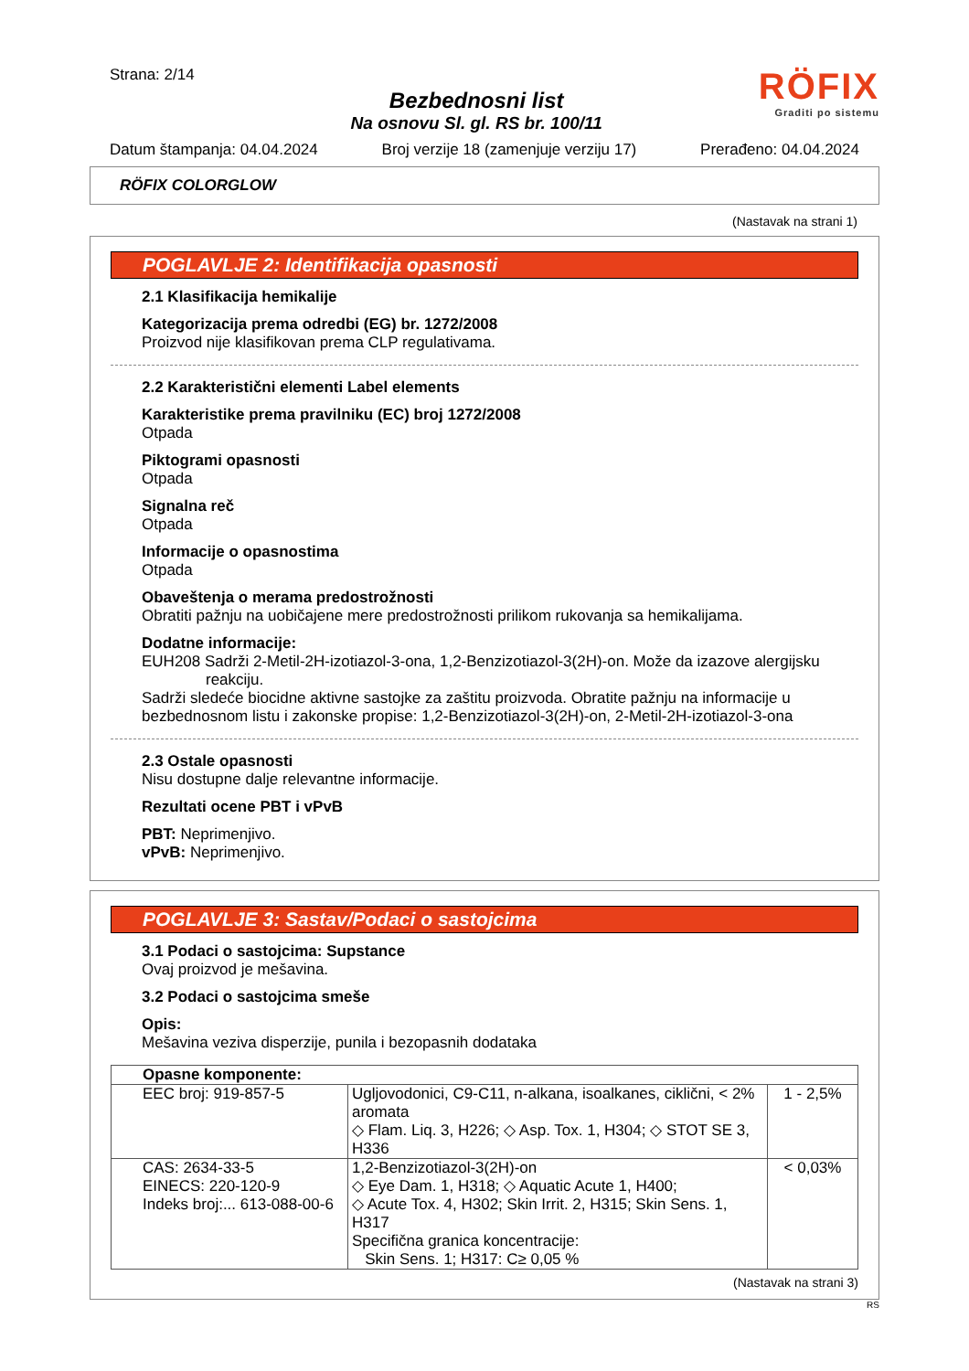Strana: 2/14
Bezbednosni list
Na osnovu Sl. gl. RS br. 100/11
RÖFIX
Graditi po sistemu
Datum štampanja: 04.04.2024 Broj verzije 18 (zamenjuje verziju 17) Prerađeno: 04.04.2024
RÖFIX COLORGLOW
(Nastavak na strani 1)
POGLAVLJE 2: Identifikacija opasnosti
2.1 Klasifikacija hemikalije
Kategorizacija prema odredbi (EG) br. 1272/2008
Proizvod nije klasifikovan prema CLP regulativama.
2.2 Karakteristični elementi Label elements
Karakteristike prema pravilniku (EC) broj 1272/2008
Otpada
Piktogrami opasnosti
Otpada
Signalna reč
Otpada
Informacije o opasnostima
Otpada
Obaveštenja o merama predostrožnosti
Obratiti pažnju na uobičajene mere predostrožnosti prilikom rukovanja sa hemikalijama.
Dodatne informacije:
EUH208 Sadrži 2-Metil-2H-izotiazol-3-ona, 1,2-Benzizotiazol-3(2H)-on. Može da izazove alergijsku reakciju.
Sadrži sledeće biocidne aktivne sastojke za zaštitu proizvoda. Obratite pažnju na informacije u bezbednosnom listu i zakonske propise: 1,2-Benzizotiazol-3(2H)-on, 2-Metil-2H-izotiazol-3-ona
2.3 Ostale opasnosti
Nisu dostupne dalje relevantne informacije.
Rezultati ocene PBT i vPvB
PBT: Neprimenjivo.
vPvB: Neprimenjivo.
POGLAVLJE 3: Sastav/Podaci o sastojcima
3.1 Podaci o sastojcima: Supstance
Ovaj proizvod je mešavina.
3.2 Podaci o sastojcima smeše
Opis:
Mešavina veziva disperzije, punila i bezopasnih dodataka
| Opasne komponente: | | |
| EEC broj: 919-857-5 | Ugljovodonici, C9-C11, n-alkana, isoalkanes, ciklični, < 2% aromata ◇ Flam. Liq. 3, H226; ◇ Asp. Tox. 1, H304; ◇ STOT SE 3, H336 | 1 - 2,5% |
| CAS: 2634-33-5 EINECS: 220-120-9 Indeks broj:... 613-088-00-6 | 1,2-Benzizotiazol-3(2H)-on ◇ Eye Dam. 1, H318; ◇ Aquatic Acute 1, H400; ◇ Acute Tox. 4, H302; Skin Irrit. 2, H315; Skin Sens. 1, H317 Specifična granica koncentracije: Skin Sens. 1; H317: C≥ 0,05 % | < 0,03% |
(Nastavak na strani 3)
RS